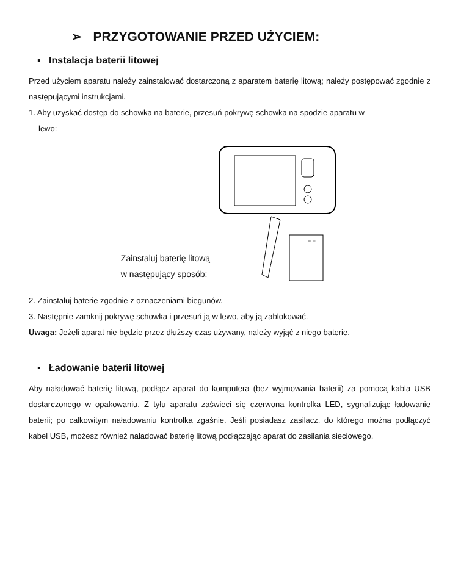➢ PRZYGOTOWANIE PRZED UŻYCIEM:
▪ Instalacja baterii litowej
Przed użyciem aparatu należy zainstalować dostarczoną z aparatem baterię litową; należy postępować zgodnie z następującymi instrukcjami.
1. Aby uzyskać dostęp do schowka na baterie, przesuń pokrywę schowka na spodzie aparatu w
lewo:
Zainstaluj baterię litową
w następujący sposób:
− +
2. Zainstaluj baterie zgodnie z oznaczeniami biegunów.
3. Następnie zamknij pokrywę schowka i przesuń ją w lewo, aby ją zablokować.
Uwaga: Jeżeli aparat nie będzie przez dłuższy czas używany, należy wyjąć z niego baterie.
▪ Ładowanie baterii litowej
Aby naładować baterię litową, podłącz aparat do komputera (bez wyjmowania baterii) za pomocą kabla USB dostarczonego w opakowaniu. Z tyłu aparatu zaświeci się czerwona kontrolka LED, sygnalizując ładowanie baterii; po całkowitym naładowaniu kontrolka zgaśnie. Jeśli posiadasz zasilacz, do którego można podłączyć kabel USB, możesz również naładować baterię litową podłączając aparat do zasilania sieciowego.